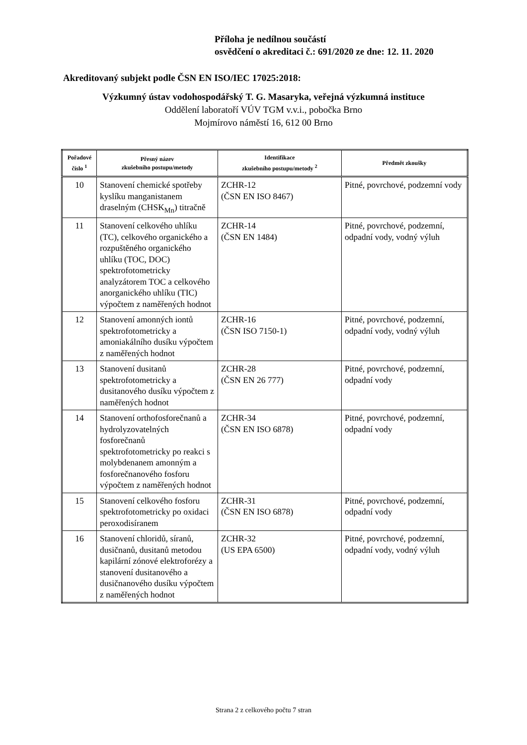Příloha je nedílnou součástí
osvědčení o akreditaci č.: 691/2020 ze dne: 12. 11. 2020
Akreditovaný subjekt podle ČSN EN ISO/IEC 17025:2018:
Výzkumný ústav vodohospodářský T. G. Masaryka, veřejná výzkumná instituce
Oddělení laboratoří VÚV TGM v.v.i., pobočka Brno
Mojmírovo náměstí 16, 612 00 Brno
| Pořadové číslo <sup>1</sup> | Přesný název zkušebního postupu/metody | Identifikace zkušebního postupu/metody <sup>2</sup> | Předmět zkoušky |
| --- | --- | --- | --- |
| 10 | Stanovení chemické spotřeby kyslíku manganistanem draselným (CHSK<sub>Mn</sub>) titračně | ZCHR-12 (ČSN EN ISO 8467) | Pitné, povrchové, podzemní vody |
| 11 | Stanovení celkového uhlíku (TC), celkového organického a rozpuštěného organického uhlíku (TOC, DOC) spektrofotometricky analyzátorem TOC a celkového anorganického uhlíku (TIC) výpočtem z naměřených hodnot | ZCHR-14 (ČSN EN 1484) | Pitné, povrchové, podzemní, odpadní vody, vodný výluh |
| 12 | Stanovení amonných iontů spektrofotometricky a amoniakálního dusíku výpočtem z naměřených hodnot | ZCHR-16 (ČSN ISO 7150-1) | Pitné, povrchové, podzemní, odpadní vody, vodný výluh |
| 13 | Stanovení dusitanů spektrofotometricky a dusitanového dusíku výpočtem z naměřených hodnot | ZCHR-28 (ČSN EN 26 777) | Pitné, povrchové, podzemní, odpadní vody |
| 14 | Stanovení orthofosforečnanů a hydrolyzovatelných fosforečnanů spektrofotometricky po reakci s molybdenanem amonným a fosforečnanového fosforu výpočtem z naměřených hodnot | ZCHR-34 (ČSN EN ISO 6878) | Pitné, povrchové, podzemní, odpadní vody |
| 15 | Stanovení celkového fosforu spektrofotometricky po oxidaci peroxodisíranem | ZCHR-31 (ČSN EN ISO 6878) | Pitné, povrchové, podzemní, odpadní vody |
| 16 | Stanovení chloridů, síranů, dusičnanů, dusitanů metodou kapilární zónové elektroforézy a stanovení dusitanového a dusičnanového dusíku výpočtem z naměřených hodnot | ZCHR-32 (US EPA 6500) | Pitné, povrchové, podzemní, odpadní vody, vodný výluh |
Strana 2 z celkového počtu 7 stran